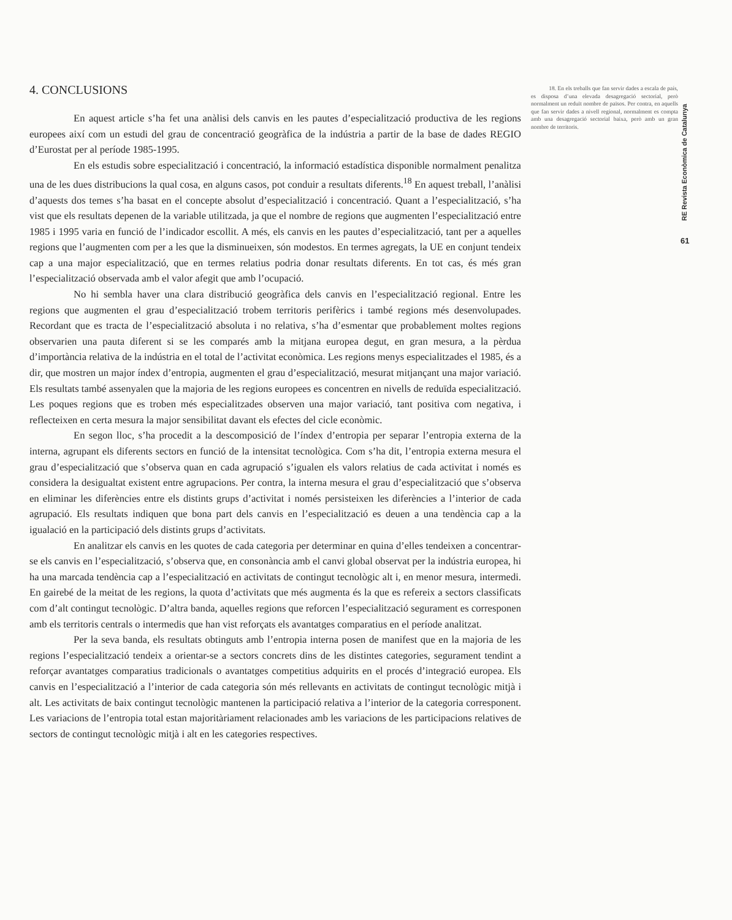4. CONCLUSIONS
En aquest article s’ha fet una anàlisi dels canvis en les pautes d’especialització productiva de les regions europees així com un estudi del grau de concentració geogràfica de la indústria a partir de la base de dades REGIO d’Eurostat per al període 1985-1995.
En els estudis sobre especialització i concentració, la informació estadística disponible normalment penalitza una de les dues distribucions la qual cosa, en alguns casos, pot conduir a resultats diferents.<sup>18</sup> En aquest treball, l’anàlisi d’aquests dos temes s’ha basat en el concepte absolut d’especialització i concentració. Quant a l’especialització, s’ha vist que els resultats depenen de la variable utilitzada, ja que el nombre de regions que augmenten l’especialització entre 1985 i 1995 varia en funció de l’indicador escollit. A més, els canvis en les pautes d’especialització, tant per a aquelles regions que l’augmenten com per a les que la disminueixen, són modestos. En termes agregats, la UE en conjunt tendeix cap a una major especialització, que en termes relatius podria donar resultats diferents. En tot cas, és més gran l’especialització observada amb el valor afegit que amb l’ocupació.
No hi sembla haver una clara distribució geogràfica dels canvis en l’especialització regional. Entre les regions que augmenten el grau d’especialització trobem territoris perifèrics i també regions més desenvolupades. Recordant que es tracta de l’especialització absoluta i no relativa, s’ha d’esmentar que probablement moltes regions observarien una pauta diferent si se les comparés amb la mitjana europea degut, en gran mesura, a la pèrdua d’importància relativa de la indústria en el total de l’activitat econòmica. Les regions menys especialitzades el 1985, és a dir, que mostren un major índex d’entropia, augmenten el grau d’especialització, mesurat mitjançant una major variació. Els resultats també assenyalen que la majoria de les regions europees es concentren en nivells de reduïda especialització. Les poques regions que es troben més especialitzades observen una major variació, tant positiva com negativa, i reflecteixen en certa mesura la major sensibilitat davant els efectes del cicle econòmic.
En segon lloc, s’ha procedit a la descomposició de l’índex d’entropia per separar l’entropia externa de la interna, agrupant els diferents sectors en funció de la intensitat tecnològica. Com s’ha dit, l’entropia externa mesura el grau d’especialització que s’observa quan en cada agrupació s’igualen els valors relatius de cada activitat i només es considera la desigualtat existent entre agrupacions. Per contra, la interna mesura el grau d’especialització que s’observa en eliminar les diferències entre els distints grups d’activitat i només persisteixen les diferències a l’interior de cada agrupació. Els resultats indiquen que bona part dels canvis en l’especialització es deuen a una tendència cap a la igualació en la participació dels distints grups d’activitats.
En analitzar els canvis en les quotes de cada categoria per determinar en quina d’elles tendeixen a concentrar-se els canvis en l’especialització, s’observa que, en consonància amb el canvi global observat per la indústria europea, hi ha una marcada tendència cap a l’especialització en activitats de contingut tecnològic alt i, en menor mesura, intermedi. En gairebé de la meitat de les regions, la quota d’activitats que més augmenta és la que es refereix a sectors classificats com d’alt contingut tecnològic. D’altra banda, aquelles regions que reforcen l’especialització segurament es corresponen amb els territoris centrals o intermedis que han vist reforçats els avantatges comparatius en el període analitzat.
Per la seva banda, els resultats obtinguts amb l’entropia interna posen de manifest que en la majoria de les regions l’especialització tendeix a orientar-se a sectors concrets dins de les distintes categories, segurament tendint a reforçar avantatges comparatius tradicionals o avantatges competitius adquirits en el procés d’integració europea. Els canvis en l’especialització a l’interior de cada categoria són més rellevants en activitats de contingut tecnològic mitjà i alt. Les activitats de baix contingut tecnològic mantenen la participació relativa a l’interior de la categoria corresponent. Les variacions de l’entropia total estan majoritàriament relacionades amb les variacions de les participacions relatives de sectors de contingut tecnològic mitjà i alt en les categories respectives.
18. En els treballs que fan servir dades a escala de país, es disposa d’una elevada desagregació sectorial, però normalment un reduït nombre de països. Per contra, en aquells que fan servir dades a nivell regional, normalment es compta amb una desagregació sectorial baixa, però amb un gran nombre de territoris.
RE Revista Econòmica de Catalunya
61